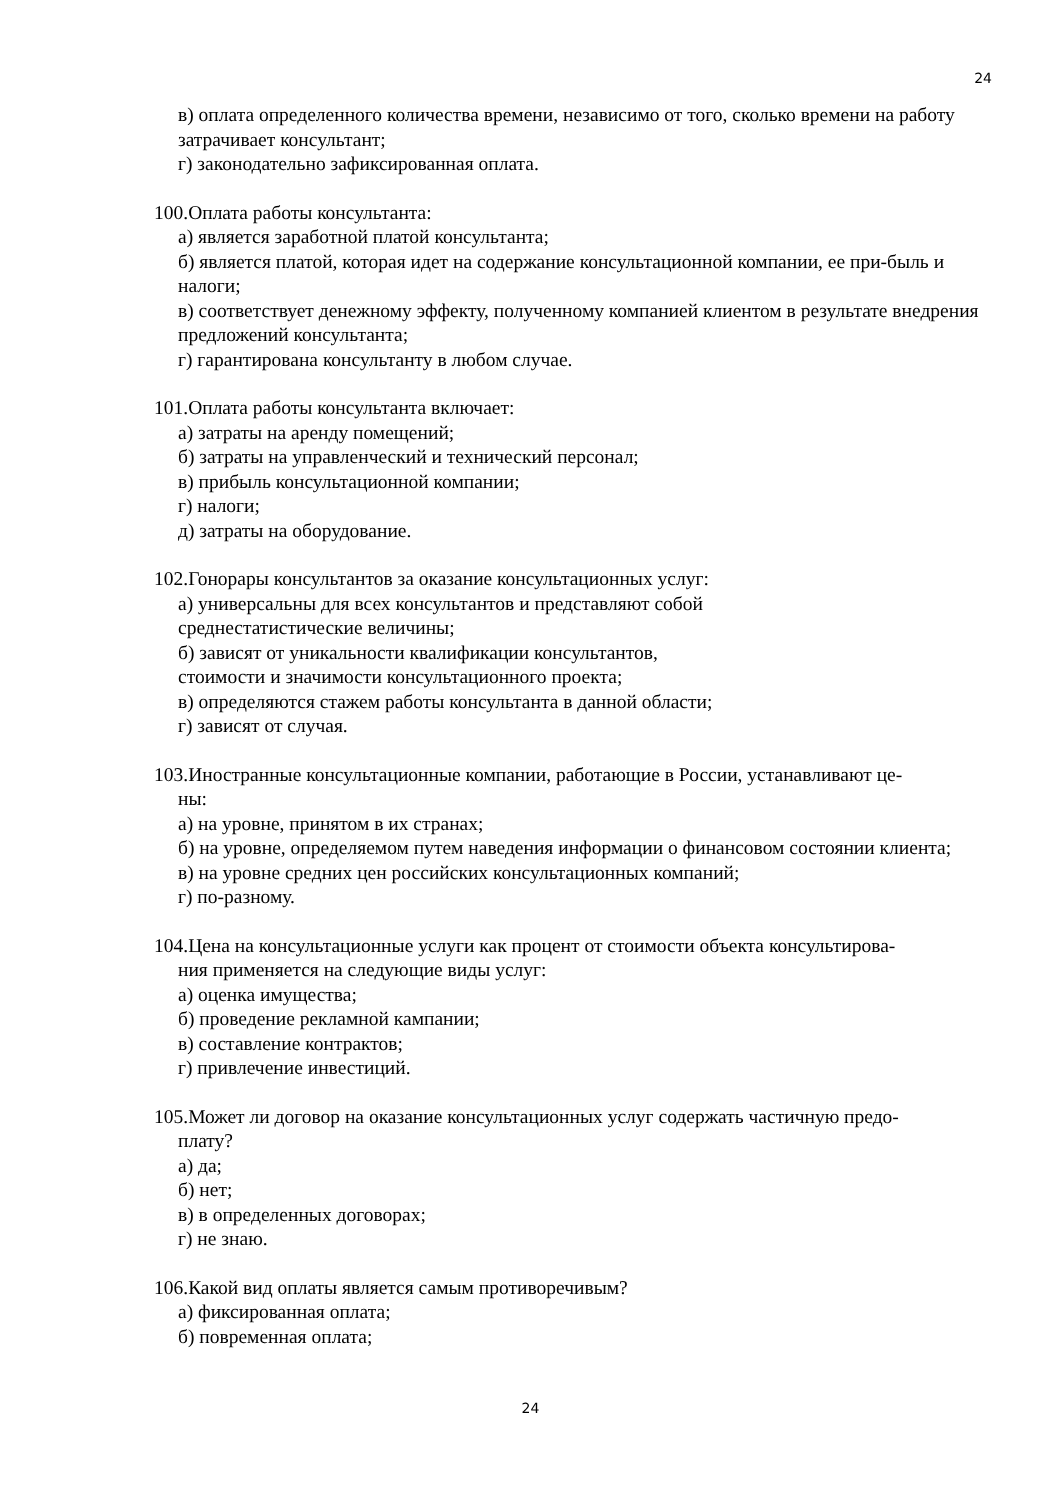24
в) оплата определенного количества времени, независимо от того, сколько времени на работу затрачивает консультант;
г) законодательно зафиксированная оплата.
100.Оплата работы консультанта:
а) является заработной платой консультанта;
б) является платой, которая идет на содержание консультационной компании, ее при-быль и налоги;
в) соответствует денежному эффекту, полученному компанией клиентом в результате внедрения предложений консультанта;
г) гарантирована консультанту в любом случае.
101.Оплата работы консультанта включает:
а) затраты на аренду помещений;
б) затраты на управленческий и технический персонал;
в) прибыль консультационной компании;
г) налоги;
д) затраты на оборудование.
102.Гонорары консультантов за оказание консультационных услуг:
а) универсальны для всех консультантов и представляют собой
среднестатистические величины;
б) зависят от уникальности квалификации консультантов,
стоимости и значимости консультационного проекта;
в) определяются стажем работы консультанта в данной области;
г) зависят от случая.
103.Иностранные консультационные компании, работающие в России, устанавливают це-
ны:
а) на уровне, принятом в их странах;
б) на уровне, определяемом путем наведения информации о финансовом состоянии клиента;
в) на уровне средних цен российских консультационных компаний;
г) по-разному.
104.Цена на консультационные услуги как процент от стоимости объекта консультирова-
ния применяется на следующие виды услуг:
а) оценка имущества;
б) проведение рекламной кампании;
в) составление контрактов;
г) привлечение инвестиций.
105.Может ли договор на оказание консультационных услуг содержать частичную предо-
плату?
а) да;
б) нет;
в) в определенных договорах;
г) не знаю.
106.Какой вид оплаты является самым противоречивым?
а) фиксированная оплата;
б) повременная оплата;
24